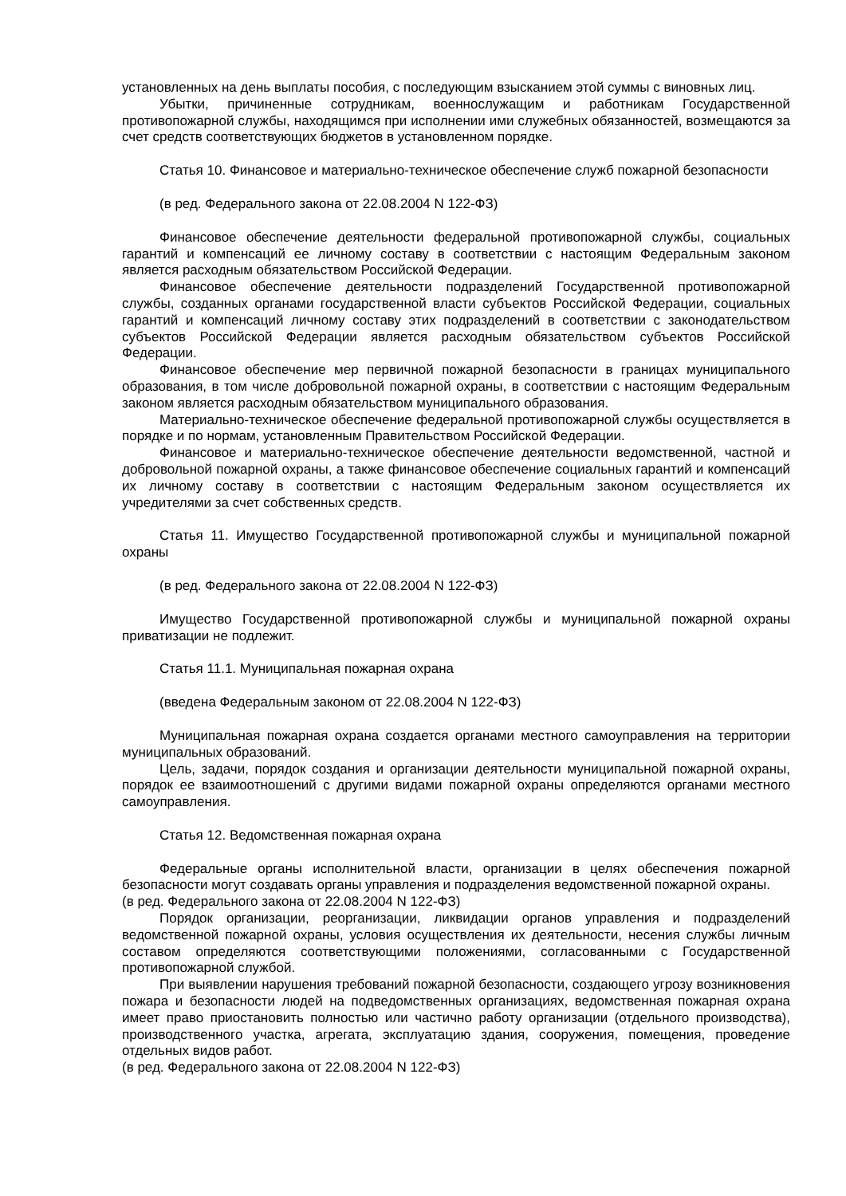установленных на день выплаты пособия, с последующим взысканием этой суммы с виновных лиц.
Убытки, причиненные сотрудникам, военнослужащим и работникам Государственной противопожарной службы, находящимся при исполнении ими служебных обязанностей, возмещаются за счет средств соответствующих бюджетов в установленном порядке.
Статья 10. Финансовое и материально-техническое обеспечение служб пожарной безопасности
(в ред. Федерального закона от 22.08.2004 N 122-ФЗ)
Финансовое обеспечение деятельности федеральной противопожарной службы, социальных гарантий и компенсаций ее личному составу в соответствии с настоящим Федеральным законом является расходным обязательством Российской Федерации.
Финансовое обеспечение деятельности подразделений Государственной противопожарной службы, созданных органами государственной власти субъектов Российской Федерации, социальных гарантий и компенсаций личному составу этих подразделений в соответствии с законодательством субъектов Российской Федерации является расходным обязательством субъектов Российской Федерации.
Финансовое обеспечение мер первичной пожарной безопасности в границах муниципального образования, в том числе добровольной пожарной охраны, в соответствии с настоящим Федеральным законом является расходным обязательством муниципального образования.
Материально-техническое обеспечение федеральной противопожарной службы осуществляется в порядке и по нормам, установленным Правительством Российской Федерации.
Финансовое и материально-техническое обеспечение деятельности ведомственной, частной и добровольной пожарной охраны, а также финансовое обеспечение социальных гарантий и компенсаций их личному составу в соответствии с настоящим Федеральным законом осуществляется их учредителями за счет собственных средств.
Статья 11. Имущество Государственной противопожарной службы и муниципальной пожарной охраны
(в ред. Федерального закона от 22.08.2004 N 122-ФЗ)
Имущество Государственной противопожарной службы и муниципальной пожарной охраны приватизации не подлежит.
Статья 11.1. Муниципальная пожарная охрана
(введена Федеральным законом от 22.08.2004 N 122-ФЗ)
Муниципальная пожарная охрана создается органами местного самоуправления на территории муниципальных образований.
Цель, задачи, порядок создания и организации деятельности муниципальной пожарной охраны, порядок ее взаимоотношений с другими видами пожарной охраны определяются органами местного самоуправления.
Статья 12. Ведомственная пожарная охрана
Федеральные органы исполнительной власти, организации в целях обеспечения пожарной безопасности могут создавать органы управления и подразделения ведомственной пожарной охраны.
(в ред. Федерального закона от 22.08.2004 N 122-ФЗ)
Порядок организации, реорганизации, ликвидации органов управления и подразделений ведомственной пожарной охраны, условия осуществления их деятельности, несения службы личным составом определяются соответствующими положениями, согласованными с Государственной противопожарной службой.
При выявлении нарушения требований пожарной безопасности, создающего угрозу возникновения пожара и безопасности людей на подведомственных организациях, ведомственная пожарная охрана имеет право приостановить полностью или частично работу организации (отдельного производства), производственного участка, агрегата, эксплуатацию здания, сооружения, помещения, проведение отдельных видов работ.
(в ред. Федерального закона от 22.08.2004 N 122-ФЗ)